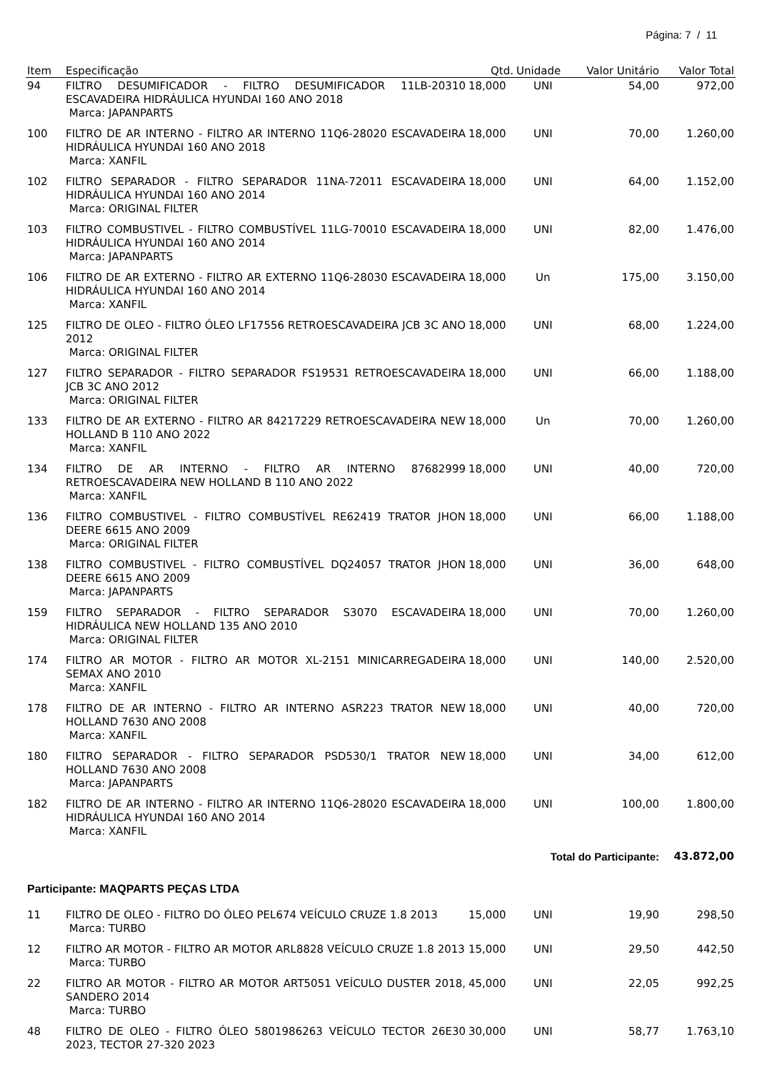Página: 7 / 11
| Item | Especificação | Qtd. | Unidade | Valor Unitário | Valor Total |
| --- | --- | --- | --- | --- | --- |
| 94 | FILTRO DESUMIFICADOR - FILTRO DESUMIFICADOR 11LB-20310 ESCAVADEIRA HIDRÁULICA HYUNDAI 160 ANO 2018 Marca: JAPANPARTS | 18,000 | UNI | 54,00 | 972,00 |
| 100 | FILTRO DE AR INTERNO - FILTRO AR INTERNO 11Q6-28020 ESCAVADEIRA HIDRÁULICA HYUNDAI 160 ANO 2018 Marca: XANFIL | 18,000 | UNI | 70,00 | 1.260,00 |
| 102 | FILTRO SEPARADOR - FILTRO SEPARADOR 11NA-72011 ESCAVADEIRA HIDRÁULICA HYUNDAI 160 ANO 2014 Marca: ORIGINAL FILTER | 18,000 | UNI | 64,00 | 1.152,00 |
| 103 | FILTRO COMBUSTIVEL - FILTRO COMBUSTÍVEL 11LG-70010 ESCAVADEIRA HIDRÁULICA HYUNDAI 160 ANO 2014 Marca: JAPANPARTS | 18,000 | UNI | 82,00 | 1.476,00 |
| 106 | FILTRO DE AR EXTERNO - FILTRO AR EXTERNO 11Q6-28030 ESCAVADEIRA HIDRÁULICA HYUNDAI 160 ANO 2014 Marca: XANFIL | 18,000 | Un | 175,00 | 3.150,00 |
| 125 | FILTRO DE OLEO - FILTRO ÓLEO LF17556 RETROESCAVADEIRA JCB 3C ANO 2012 Marca: ORIGINAL FILTER | 18,000 | UNI | 68,00 | 1.224,00 |
| 127 | FILTRO SEPARADOR - FILTRO SEPARADOR FS19531 RETROESCAVADEIRA JCB 3C ANO 2012 Marca: ORIGINAL FILTER | 18,000 | UNI | 66,00 | 1.188,00 |
| 133 | FILTRO DE AR EXTERNO - FILTRO AR 84217229 RETROESCAVADEIRA NEW HOLLAND B 110 ANO 2022 Marca: XANFIL | 18,000 | Un | 70,00 | 1.260,00 |
| 134 | FILTRO DE AR INTERNO - FILTRO AR INTERNO 87682999 RETROESCAVADEIRA NEW HOLLAND B 110 ANO 2022 Marca: XANFIL | 18,000 | UNI | 40,00 | 720,00 |
| 136 | FILTRO COMBUSTIVEL - FILTRO COMBUSTÍVEL RE62419 TRATOR JHON DEERE 6615 ANO 2009 Marca: ORIGINAL FILTER | 18,000 | UNI | 66,00 | 1.188,00 |
| 138 | FILTRO COMBUSTIVEL - FILTRO COMBUSTÍVEL DQ24057 TRATOR JHON DEERE 6615 ANO 2009 Marca: JAPANPARTS | 18,000 | UNI | 36,00 | 648,00 |
| 159 | FILTRO SEPARADOR - FILTRO SEPARADOR S3070 ESCAVADEIRA HIDRÁULICA NEW HOLLAND 135 ANO 2010 Marca: ORIGINAL FILTER | 18,000 | UNI | 70,00 | 1.260,00 |
| 174 | FILTRO AR MOTOR - FILTRO AR MOTOR XL-2151 MINICARREGADEIRA SEMAX ANO 2010 Marca: XANFIL | 18,000 | UNI | 140,00 | 2.520,00 |
| 178 | FILTRO DE AR INTERNO - FILTRO AR INTERNO ASR223 TRATOR NEW HOLLAND 7630 ANO 2008 Marca: XANFIL | 18,000 | UNI | 40,00 | 720,00 |
| 180 | FILTRO SEPARADOR - FILTRO SEPARADOR PSD530/1 TRATOR NEW HOLLAND 7630 ANO 2008 Marca: JAPANPARTS | 18,000 | UNI | 34,00 | 612,00 |
| 182 | FILTRO DE AR INTERNO - FILTRO AR INTERNO 11Q6-28020 ESCAVADEIRA HIDRÁULICA HYUNDAI 160 ANO 2014 Marca: XANFIL | 18,000 | UNI | 100,00 | 1.800,00 |
| | | | Total do Participante: | | 43.872,00 |
| Participante: MAQPARTS PEÇAS LTDA | | | | | |
| 11 | FILTRO DE OLEO - FILTRO DO ÓLEO PEL674 VEÍCULO CRUZE 1.8 2013 Marca: TURBO | 15,000 | UNI | 19,90 | 298,50 |
| 12 | FILTRO AR MOTOR - FILTRO AR MOTOR ARL8828 VEÍCULO CRUZE 1.8 2013 Marca: TURBO | 15,000 | UNI | 29,50 | 442,50 |
| 22 | FILTRO AR MOTOR - FILTRO AR MOTOR ART5051 VEÍCULO DUSTER 2018, SANDERO 2014 Marca: TURBO | 45,000 | UNI | 22,05 | 992,25 |
| 48 | FILTRO DE OLEO - FILTRO ÓLEO 5801986263 VEÍCULO TECTOR 26E30 2023, TECTOR 27-320 2023 | 30,000 | UNI | 58,77 | 1.763,10 |